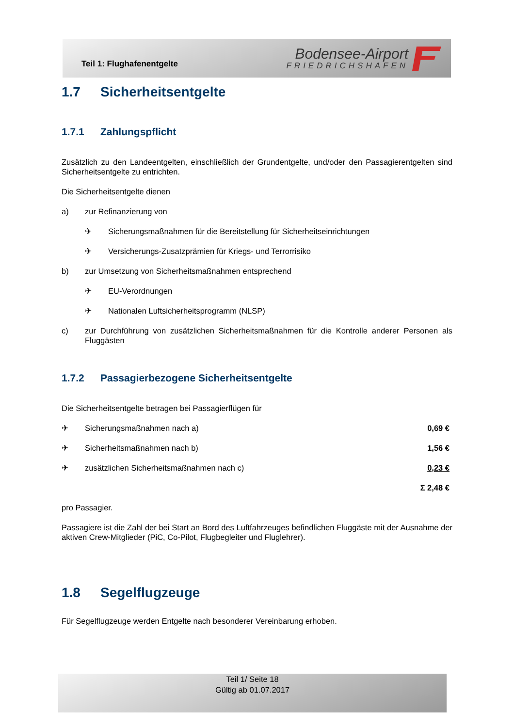Teil 1: Flughafenentgelte
Bodensee-Airport
FRIEDRICHSHAFEN
1.7 Sicherheitsentgelte
1.7.1 Zahlungspflicht
Zusätzlich zu den Landeentgelten, einschließlich der Grundentgelte, und/oder den Passagierentgelten sind Sicherheitsentgelte zu entrichten.
Die Sicherheitsentgelte dienen
a) zur Refinanzierung von
✈ Sicherungsmaßnahmen für die Bereitstellung für Sicherheitseinrichtungen
✈ Versicherungs-Zusatzprämien für Kriegs- und Terrorrisiko
b) zur Umsetzung von Sicherheitsmaßnahmen entsprechend
✈ EU-Verordnungen
✈ Nationalen Luftsicherheitsprogramm (NLSP)
c) zur Durchführung von zusätzlichen Sicherheitsmaßnahmen für die Kontrolle anderer Personen als Fluggästen
1.7.2 Passagierbezogene Sicherheitsentgelte
Die Sicherheitsentgelte betragen bei Passagierflügen für
✈ Sicherungsmaßnahmen nach a) 0,69 €
✈ Sicherheitsmaßnahmen nach b) 1,56 €
✈ zusätzlichen Sicherheitsmaßnahmen nach c) 0,23 €
Σ 2,48 €
pro Passagier.
Passagiere ist die Zahl der bei Start an Bord des Luftfahrzeuges befindlichen Fluggäste mit der Ausnahme der aktiven Crew-Mitglieder (PiC, Co-Pilot, Flugbegleiter und Fluglehrer).
1.8 Segelflugzeuge
Für Segelflugzeuge werden Entgelte nach besonderer Vereinbarung erhoben.
Teil 1/ Seite 18
Gültig ab 01.07.2017